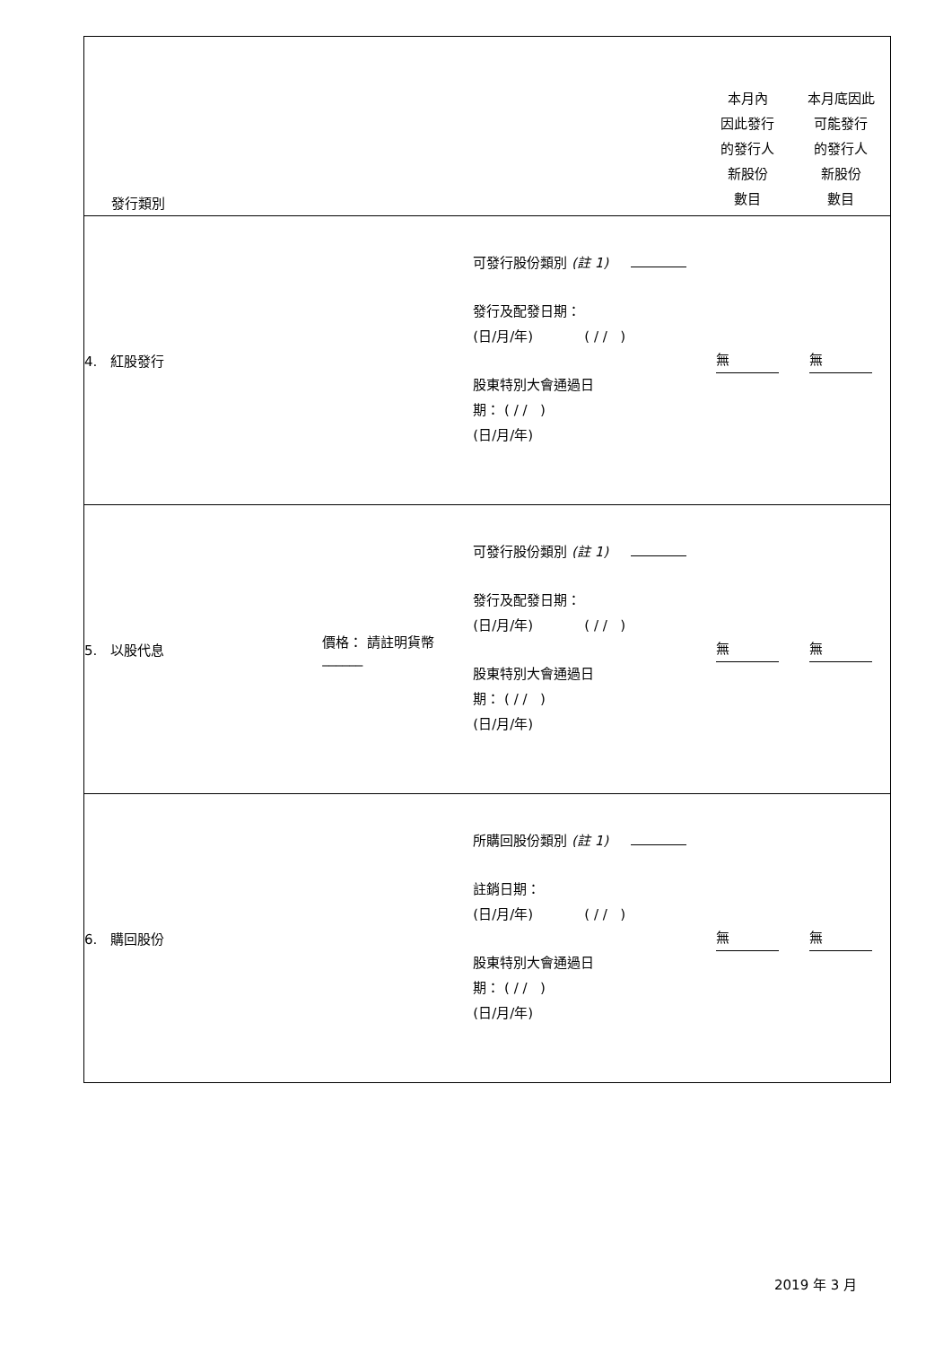| 發行類別 | | | 本月內 因此發行 的發行人 新股份 數目 | 本月底因此 可能發行 的發行人 新股份 數目 |
| 4. 紅股發行 | | 可發行股份類別 (註 1) 發行及配發日期： (日/月/年) ( / / ) 股東特別大會通過日 期： ( / / ) (日/月/年) | 無 | 無 |
| 5. 以股代息 | 價格： 請註明貨幣 ______ | 可發行股份類別 (註 1) 發行及配發日期： (日/月/年) ( / / ) 股東特別大會通過日 期： ( / / ) (日/月/年) | 無 | 無 |
| 6. 購回股份 | | 所購回股份類別 (註 1) 註銷日期： (日/月/年) ( / / ) 股東特別大會通過日 期： ( / / ) (日/月/年) | 無 | 無 |
2019 年 3 月